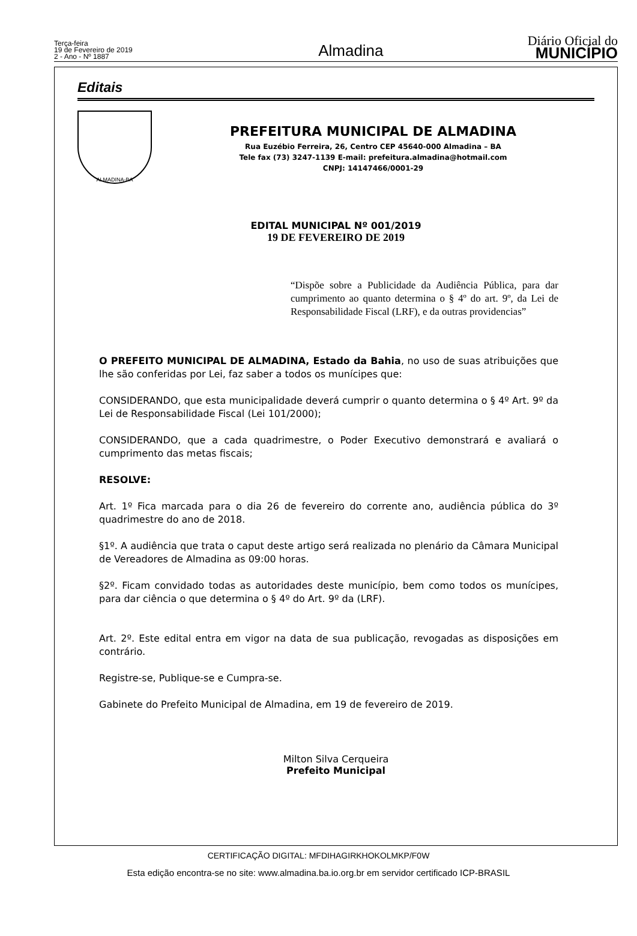Terça-feira
19 de Fevereiro de 2019
2 - Ano - Nº 1887
Almadina
Diário Oficial do
MUNICÍPIO
Editais
ALMADINA-BA
PREFEITURA MUNICIPAL DE ALMADINA
Rua Euzébio Ferreira, 26, Centro CEP 45640-000 Almadina – BA
Tele fax (73) 3247-1139 E-mail: prefeitura.almadina@hotmail.com
CNPJ: 14147466/0001-29
EDITAL MUNICIPAL Nº 001/2019
19 DE FEVEREIRO DE 2019
“Dispõe sobre a Publicidade da Audiência Pública, para dar cumprimento ao quanto determina o § 4º do art. 9º, da Lei de Responsabilidade Fiscal (LRF), e da outras providencias”
O PREFEITO MUNICIPAL DE ALMADINA, Estado da Bahia, no uso de suas atribuições que lhe são conferidas por Lei, faz saber a todos os munícipes que:
CONSIDERANDO, que esta municipalidade deverá cumprir o quanto determina o § 4º Art. 9º da Lei de Responsabilidade Fiscal (Lei 101/2000);
CONSIDERANDO, que a cada quadrimestre, o Poder Executivo demonstrará e avaliará o cumprimento das metas fiscais;
RESOLVE:
Art. 1º Fica marcada para o dia 26 de fevereiro do corrente ano, audiência pública do 3º quadrimestre do ano de 2018.
§1º. A audiência que trata o caput deste artigo será realizada no plenário da Câmara Municipal de Vereadores de Almadina as 09:00 horas.
§2º. Ficam convidado todas as autoridades deste município, bem como todos os munícipes, para dar ciência o que determina o § 4º do Art. 9º da (LRF).
Art. 2º. Este edital entra em vigor na data de sua publicação, revogadas as disposições em contrário.
Registre-se, Publique-se e Cumpra-se.
Gabinete do Prefeito Municipal de Almadina, em 19 de fevereiro de 2019.
Milton Silva Cerqueira
Prefeito Municipal
CERTIFICAÇÃO DIGITAL: MFDIHAGIRKHOKOLMKP/F0W
Esta edição encontra-se no site: www.almadina.ba.io.org.br em servidor certificado ICP-BRASIL